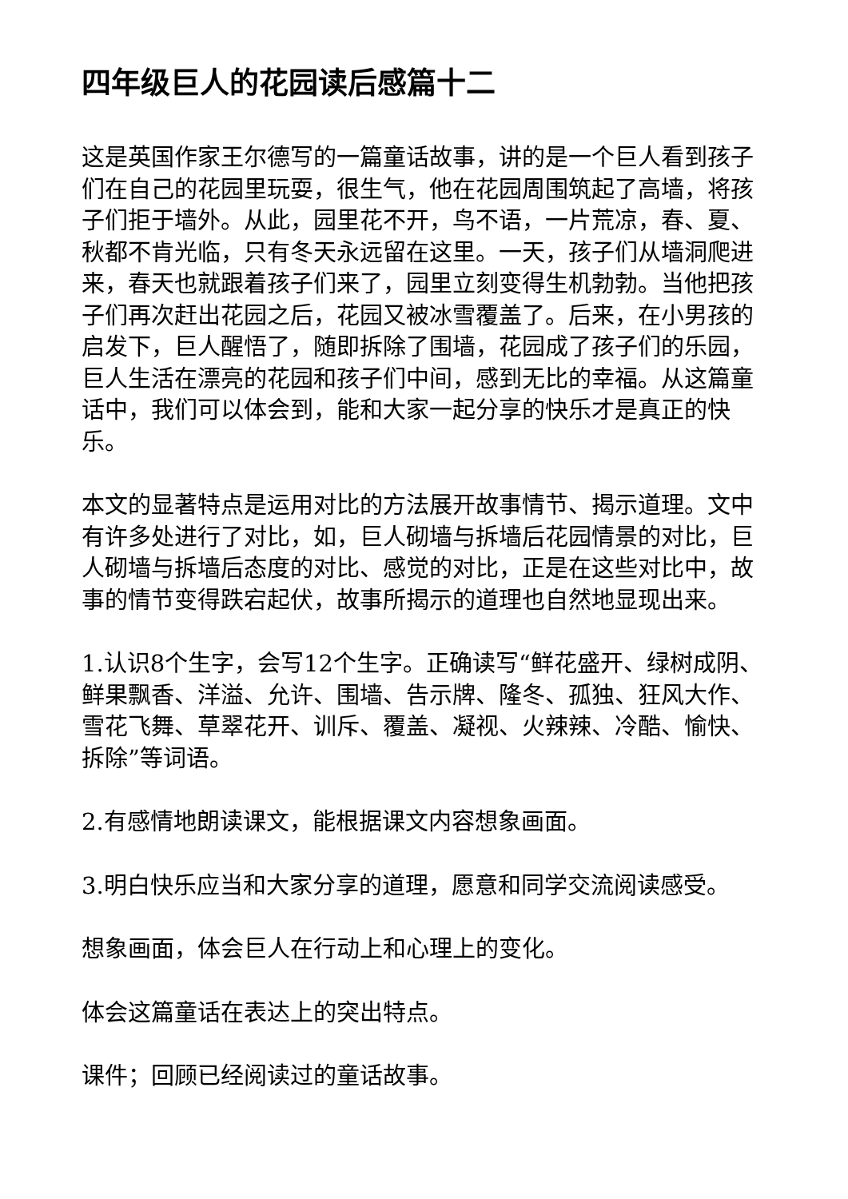四年级巨人的花园读后感篇十二
这是英国作家王尔德写的一篇童话故事，讲的是一个巨人看到孩子们在自己的花园里玩耍，很生气，他在花园周围筑起了高墙，将孩子们拒于墙外。从此，园里花不开，鸟不语，一片荒凉，春、夏、秋都不肯光临，只有冬天永远留在这里。一天，孩子们从墙洞爬进来，春天也就跟着孩子们来了，园里立刻变得生机勃勃。当他把孩子们再次赶出花园之后，花园又被冰雪覆盖了。后来，在小男孩的启发下，巨人醒悟了，随即拆除了围墙，花园成了孩子们的乐园，巨人生活在漂亮的花园和孩子们中间，感到无比的幸福。从这篇童话中，我们可以体会到，能和大家一起分享的快乐才是真正的快乐。
本文的显著特点是运用对比的方法展开故事情节、揭示道理。文中有许多处进行了对比，如，巨人砌墙与拆墙后花园情景的对比，巨人砌墙与拆墙后态度的对比、感觉的对比，正是在这些对比中，故事的情节变得跌宕起伏，故事所揭示的道理也自然地显现出来。
1.认识8个生字，会写12个生字。正确读写“鲜花盛开、绿树成阴、鲜果飘香、洋溢、允许、围墙、告示牌、隆冬、孤独、狂风大作、雪花飞舞、草翠花开、训斥、覆盖、凝视、火辣辣、冷酷、愉快、拆除”等词语。
2.有感情地朗读课文，能根据课文内容想象画面。
3.明白快乐应当和大家分享的道理，愿意和同学交流阅读感受。
想象画面，体会巨人在行动上和心理上的变化。
体会这篇童话在表达上的突出特点。
课件；回顾已经阅读过的童话故事。